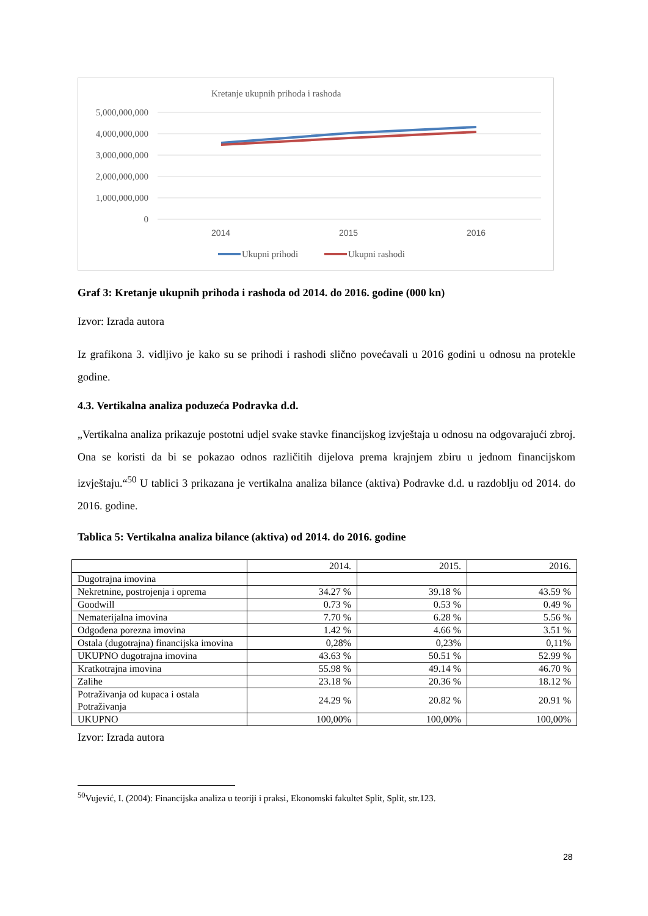Kretanje ukupnih prihoda i rashoda
5,000,000,000
4,000,000,000
3,000,000,000
2,000,000,000
1,000,000,000
0
2014
2015
2016
Ukupni prihodi
Ukupni rashodi
Graf 3: Kretanje ukupnih prihoda i rashoda od 2014. do 2016. godine (000 kn)
Izvor: Izrada autora
Iz grafikona 3. vidljivo je kako su se prihodi i rashodi slično povećavali u 2016 godini u odnosu na protekle godine.
4.3. Vertikalna analiza poduzeća Podravka d.d.
„Vertikalna analiza prikazuje postotni udjel svake stavke financijskog izvještaja u odnosu na odgovarajući zbroj. Ona se koristi da bi se pokazao odnos različitih dijelova prema krajnjem zbiru u jednom financijskom izvještaju.“<sup>50</sup> U tablici 3 prikazana je vertikalna analiza bilance (aktiva) Podravke d.d. u razdoblju od 2014. do 2016. godine.
Tablica 5: Vertikalna analiza bilance (aktiva) od 2014. do 2016. godine
| | 2014. | 2015. | 2016. |
| Dugotrajna imovina | | | |
| Nekretnine, postrojenja i oprema | 34.27 % | 39.18 % | 43.59 % |
| Goodwill | 0.73 % | 0.53 % | 0.49 % |
| Nematerijalna imovina | 7.70 % | 6.28 % | 5.56 % |
| Odgođena porezna imovina | 1.42 % | 4.66 % | 3.51 % |
| Ostala (dugotrajna) financijska imovina | 0,28% | 0,23% | 0,11% |
| UKUPNO dugotrajna imovina | 43.63 % | 50.51 % | 52.99 % |
| Kratkotrajna imovina | 55.98 % | 49.14 % | 46.70 % |
| Zalihe | 23.18 % | 20.36 % | 18.12 % |
| Potraživanja od kupaca i ostala Potraživanja | 24.29 % | 20.82 % | 20.91 % |
| UKUPNO | 100,00% | 100,00% | 100,00% |
Izvor: Izrada autora
<sup>50</sup> Vujević, I. (2004): Financijska analiza u teoriji i praksi, Ekonomski fakultet Split, Split, str.123.
28